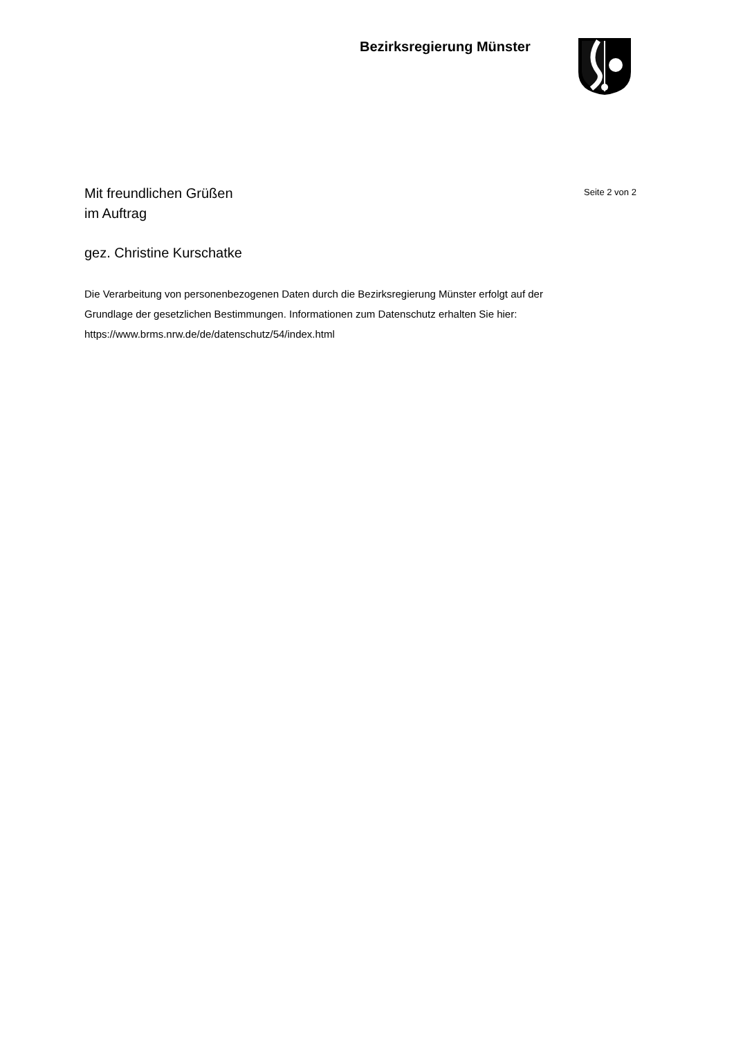Bezirksregierung Münster
Seite 2 von 2
Mit freundlichen Grüßen
im Auftrag
gez. Christine Kurschatke
Die Verarbeitung von personenbezogenen Daten durch die Bezirksregierung Münster erfolgt auf der Grundlage der gesetzlichen Bestimmungen. Informationen zum Datenschutz erhalten Sie hier: https://www.brms.nrw.de/de/datenschutz/54/index.html